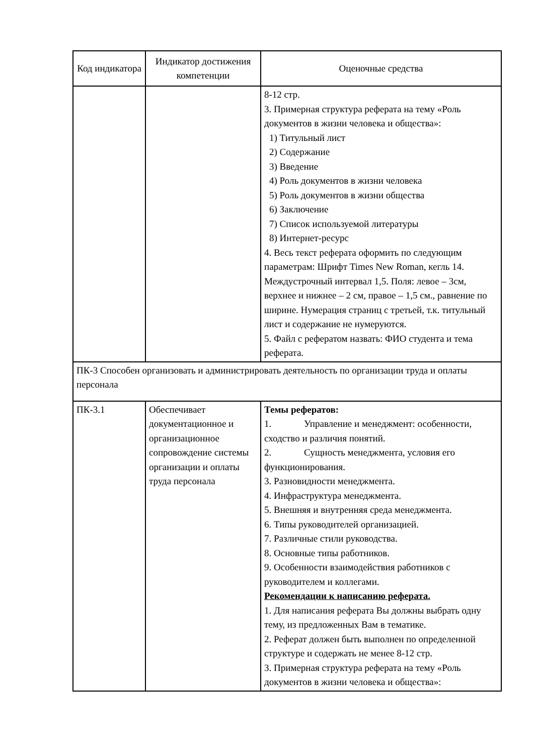| Код индикатора | Индикатор достижения компетенции | Оценочные средства |
| --- | --- | --- |
| | | 8-12 стр. 3. Примерная структура реферата на тему «Роль документов в жизни человека и общества»: 1) Титульный лист 2) Содержание 3) Введение 4) Роль документов в жизни человека 5) Роль документов в жизни общества 6) Заключение 7) Список используемой литературы 8) Интернет-ресурс 4. Весь текст реферата оформить по следующим параметрам: Шрифт Times New Roman, кегль 14. Междустрочный интервал 1,5. Поля: левое – 3см, верхнее и нижнее – 2 см, правое – 1,5 см., равнение по ширине. Нумерация страниц с третьей, т.к. титульный лист и содержание не нумеруются. 5. Файл с рефератом назвать: ФИО студента и тема реферата. |
| ПК-3 Способен организовать и администрировать деятельность по организации труда и оплаты персонала | | |
| ПК-3.1 | Обеспечивает документационное и организационное сопровождение системы организации и оплаты труда персонала | Темы рефератов: 1. Управление и менеджмент: особенности, сходство и различия понятий. 2. Сущность менеджмента, условия его функционирования. 3. Разновидности менеджмента. 4. Инфраструктура менеджмента. 5. Внешняя и внутренняя среда менеджмента. 6. Типы руководителей организацией. 7. Различные стили руководства. 8. Основные типы работников. 9. Особенности взаимодействия работников с руководителем и коллегами. Рекомендации к написанию реферата. 1. Для написания реферата Вы должны выбрать одну тему, из предложенных Вам в тематике. 2. Реферат должен быть выполнен по определенной структуре и содержать не менее 8-12 стр. 3. Примерная структура реферата на тему «Роль документов в жизни человека и общества»: |